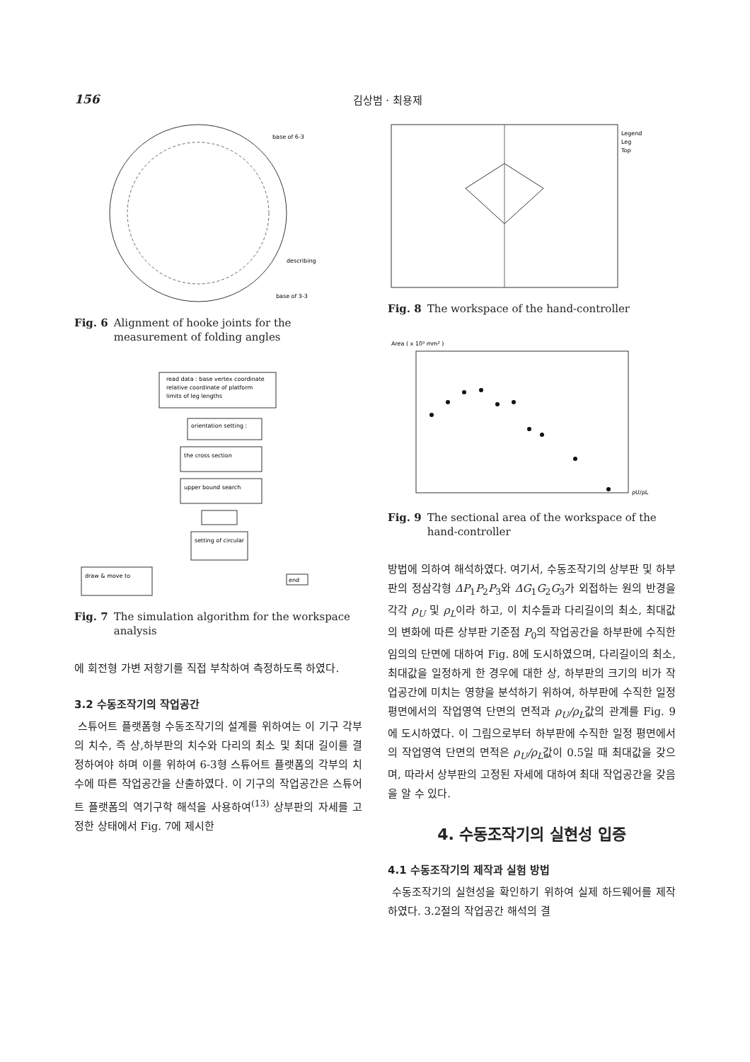156 김상범 · 최용제
base of 6-3
describing
base of 3-3
Fig. 6 Alignment of hooke joints for the measurement of folding angles
read data : base vertex coordinate
relative coordinate of platform
limits of leg lengths
orientation setting :
the cross section
upper bound search
setting of circular
draw & move to
end
Fig. 7 The simulation algorithm for the workspace analysis
에 회전형 가변 저항기를 직접 부착하여 측정하도록 하였다.
3.2 수동조작기의 작업공간
스튜어트 플랫폼형 수동조작기의 설계를 위하여는 이 기구 각부의 치수, 즉 상,하부판의 치수와 다리의 최소 및 최대 길이를 결정하여야 하며 이를 위하여 6-3형 스튜어트 플랫폼의 각부의 치수에 따른 작업공간을 산출하였다. 이 기구의 작업공간은 스튜어트 플랫폼의 역기구학 해석을 사용하여<sup>(13)</sup> 상부판의 자세를 고정한 상태에서 Fig. 7에 제시한
Legend
Leg
Top
Fig. 8 The workspace of the hand-controller
Area ( x 10³ mm² )
ρU/ρL
Fig. 9 The sectional area of the workspace of the hand-controller
방법에 의하여 해석하였다. 여기서, 수동조작기의 상부판 및 하부판의 정삼각형 ΔP<sub>1</sub>P<sub>2</sub>P<sub>3</sub>와 ΔG<sub>1</sub>G<sub>2</sub>G<sub>3</sub>가 외접하는 원의 반경을 각각 ρ<sub>U</sub> 및 ρ<sub>L</sub>이라 하고, 이 치수들과 다리길이의 최소, 최대값의 변화에 따른 상부판 기준점 P<sub>0</sub>의 작업공간을 하부판에 수직한 임의의 단면에 대하여 Fig. 8에 도시하였으며, 다리길이의 최소, 최대값을 일정하게 한 경우에 대한 상, 하부판의 크기의 비가 작업공간에 미치는 영향을 분석하기 위하여, 하부판에 수직한 일정 평면에서의 작업영역 단면의 면적과 ρ<sub>U</sub>/ρ<sub>L</sub>값의 관계를 Fig. 9에 도시하였다. 이 그림으로부터 하부판에 수직한 일정 평면에서의 작업영역 단면의 면적은 ρ<sub>U</sub>/ρ<sub>L</sub>값이 0.5일 때 최대값을 갖으며, 따라서 상부판의 고정된 자세에 대하여 최대 작업공간을 갖음을 알 수 있다.
4. 수동조작기의 실현성 입증
4.1 수동조작기의 제작과 실험 방법
수동조작기의 실현성을 확인하기 위하여 실제 하드웨어를 제작하였다. 3.2절의 작업공간 해석의 결